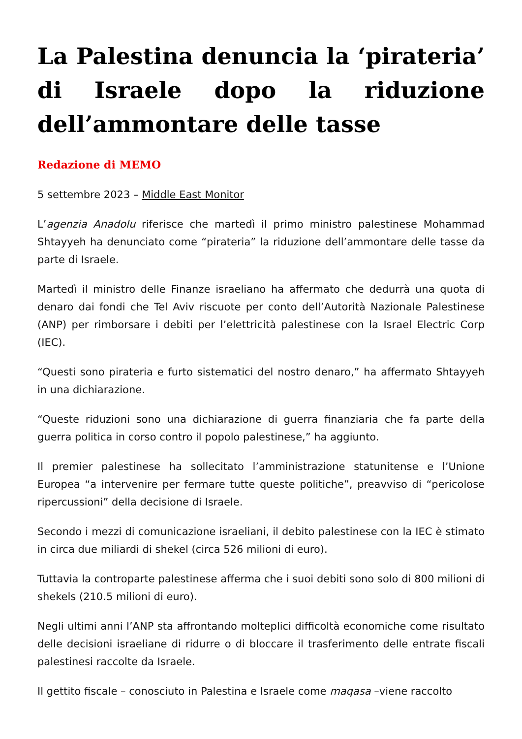La Palestina denuncia la ‘pirateria’ di Israele dopo la riduzione dell’ammontare delle tasse
Redazione di MEMO
5 settembre 2023 – Middle East Monitor
L’agenzia Anadolu riferisce che martedì il primo ministro palestinese Mohammad Shtayyeh ha denunciato come “pirateria” la riduzione dell’ammontare delle tasse da parte di Israele.
Martedì il ministro delle Finanze israeliano ha affermato che dedurrà una quota di denaro dai fondi che Tel Aviv riscuote per conto dell’Autorità Nazionale Palestinese (ANP) per rimborsare i debiti per l’elettricità palestinese con la Israel Electric Corp (IEC).
“Questi sono pirateria e furto sistematici del nostro denaro,” ha affermato Shtayyeh in una dichiarazione.
“Queste riduzioni sono una dichiarazione di guerra finanziaria che fa parte della guerra politica in corso contro il popolo palestinese,” ha aggiunto.
Il premier palestinese ha sollecitato l’amministrazione statunitense e l’Unione Europea “a intervenire per fermare tutte queste politiche”, preavviso di “pericolose ripercussioni” della decisione di Israele.
Secondo i mezzi di comunicazione israeliani, il debito palestinese con la IEC è stimato in circa due miliardi di shekel (circa 526 milioni di euro).
Tuttavia la controparte palestinese afferma che i suoi debiti sono solo di 800 milioni di shekels (210.5 milioni di euro).
Negli ultimi anni l’ANP sta affrontando molteplici difficoltà economiche come risultato delle decisioni israeliane di ridurre o di bloccare il trasferimento delle entrate fiscali palestinesi raccolte da Israele.
Il gettito fiscale – conosciuto in Palestina e Israele come maqasa –viene raccolto